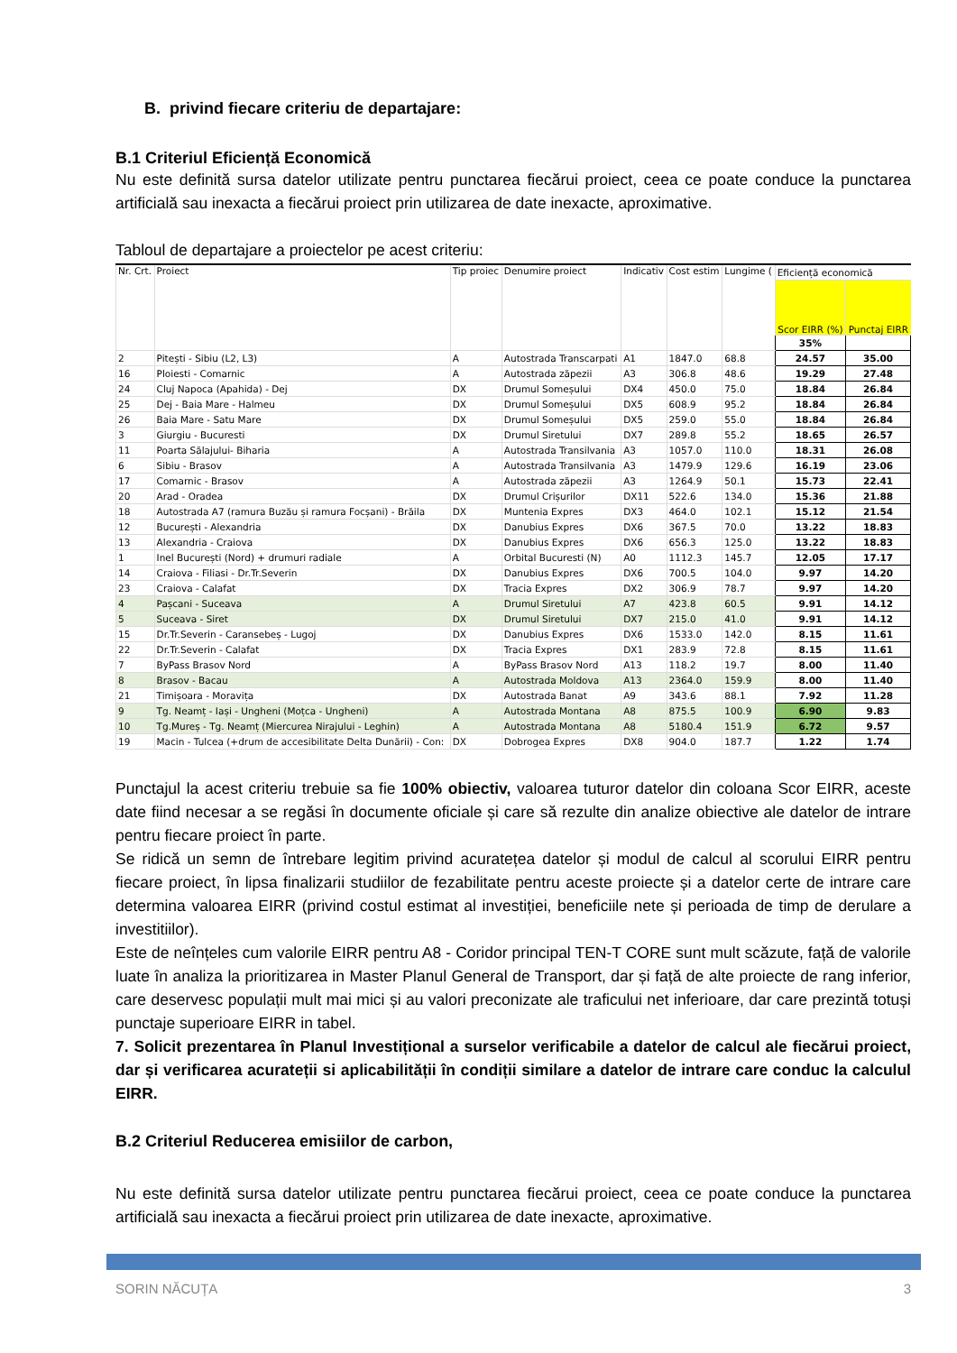B. privind fiecare criteriu de departajare:
B.1 Criteriul Eficiență Economică
Nu este definită sursa datelor utilizate pentru punctarea fiecărui proiect, ceea ce poate conduce la punctarea artificială sau inexacta a fiecărui proiect prin utilizarea de date inexacte, aproximative.
Tabloul de departajare a proiectelor pe acest criteriu:
| Nr. Crt. | Proiect | Tip proiec | Denumire proiect | Indicativ | Cost estim | Lungime ( | Eficiență economică | |
| --- | --- | --- | --- | --- | --- | --- | --- | --- |
| | | | | | | | Scor EIRR (%) | Punctaj EIRR |
| | | | | | | | 35% | |
| 2 | Pitești - Sibiu (L2, L3) | A | Autostrada Transcarpati | A1 | 1847.0 | 68.8 | 24.57 | 35.00 |
| 16 | Ploiesti - Comarnic | A | Autostrada zăpezii | A3 | 306.8 | 48.6 | 19.29 | 27.48 |
| 24 | Cluj Napoca (Apahida) - Dej | DX | Drumul Someșului | DX4 | 450.0 | 75.0 | 18.84 | 26.84 |
| 25 | Dej - Baia Mare - Halmeu | DX | Drumul Someșului | DX5 | 608.9 | 95.2 | 18.84 | 26.84 |
| 26 | Baia Mare - Satu Mare | DX | Drumul Someșului | DX5 | 259.0 | 55.0 | 18.84 | 26.84 |
| 3 | Giurgiu - Bucuresti | DX | Drumul Siretului | DX7 | 289.8 | 55.2 | 18.65 | 26.57 |
| 11 | Poarta Sălajului- Biharia | A | Autostrada Transilvania | A3 | 1057.0 | 110.0 | 18.31 | 26.08 |
| 6 | Sibiu - Brasov | A | Autostrada Transilvania | A3 | 1479.9 | 129.6 | 16.19 | 23.06 |
| 17 | Comarnic - Brasov | A | Autostrada zăpezii | A3 | 1264.9 | 50.1 | 15.73 | 22.41 |
| 20 | Arad - Oradea | DX | Drumul Crișurilor | DX11 | 522.6 | 134.0 | 15.36 | 21.88 |
| 18 | Autostrada A7 (ramura Buzău și ramura Focșani) - Brăila | DX | Muntenia Expres | DX3 | 464.0 | 102.1 | 15.12 | 21.54 |
| 12 | București - Alexandria | DX | Danubius Expres | DX6 | 367.5 | 70.0 | 13.22 | 18.83 |
| 13 | Alexandria - Craiova | DX | Danubius Expres | DX6 | 656.3 | 125.0 | 13.22 | 18.83 |
| 1 | Inel București (Nord) + drumuri radiale | A | Orbital Bucuresti (N) | A0 | 1112.3 | 145.7 | 12.05 | 17.17 |
| 14 | Craiova - Filiasi - Dr.Tr.Severin | DX | Danubius Expres | DX6 | 700.5 | 104.0 | 9.97 | 14.20 |
| 23 | Craiova - Calafat | DX | Tracia Expres | DX2 | 306.9 | 78.7 | 9.97 | 14.20 |
| 4 | Pașcani - Suceava | A | Drumul Siretului | A7 | 423.8 | 60.5 | 9.91 | 14.12 |
| 5 | Suceava - Siret | DX | Drumul Siretului | DX7 | 215.0 | 41.0 | 9.91 | 14.12 |
| 15 | Dr.Tr.Severin - Caransebeș - Lugoj | DX | Danubius Expres | DX6 | 1533.0 | 142.0 | 8.15 | 11.61 |
| 22 | Dr.Tr.Severin - Calafat | DX | Tracia Expres | DX1 | 283.9 | 72.8 | 8.15 | 11.61 |
| 7 | ByPass Brasov Nord | A | ByPass Brasov Nord | A13 | 118.2 | 19.7 | 8.00 | 11.40 |
| 8 | Brasov - Bacau | A | Autostrada Moldova | A13 | 2364.0 | 159.9 | 8.00 | 11.40 |
| 21 | Timișoara - Moravița | DX | Autostrada Banat | A9 | 343.6 | 88.1 | 7.92 | 11.28 |
| 9 | Tg. Neamț - Iași - Ungheni (Moțca - Ungheni) | A | Autostrada Montana | A8 | 875.5 | 100.9 | 6.90 | 9.83 |
| 10 | Tg.Mureș - Tg. Neamț (Miercurea Nirajului - Leghin) | A | Autostrada Montana | A8 | 5180.4 | 151.9 | 6.72 | 9.57 |
| 19 | Macin - Tulcea (+drum de accesibilitate Delta Dunării) - Con: | DX | Dobrogea Expres | DX8 | 904.0 | 187.7 | 1.22 | 1.74 |
Punctajul la acest criteriu trebuie sa fie 100% obiectiv, valoarea tuturor datelor din coloana Scor EIRR, aceste date fiind necesar a se regăsi în documente oficiale și care să rezulte din analize obiective ale datelor de intrare pentru fiecare proiect în parte.
Se ridică un semn de întrebare legitim privind acuratețea datelor și modul de calcul al scorului EIRR pentru fiecare proiect, în lipsa finalizarii studiilor de fezabilitate pentru aceste proiecte și a datelor certe de intrare care determina valoarea EIRR (privind costul estimat al investiției, beneficiile nete și perioada de timp de derulare a investitiilor).
Este de neînțeles cum valorile EIRR pentru A8 - Coridor principal TEN-T CORE sunt mult scăzute, față de valorile luate în analiza la prioritizarea in Master Planul General de Transport, dar și față de alte proiecte de rang inferior, care deservesc populații mult mai mici și au valori preconizate ale traficului net inferioare, dar care prezintă totuși punctaje superioare EIRR in tabel.
7. Solicit prezentarea în Planul Investițional a surselor verificabile a datelor de calcul ale fiecărui proiect, dar și verificarea acurateții si aplicabilității în condiții similare a datelor de intrare care conduc la calculul EIRR.
B.2 Criteriul Reducerea emisiilor de carbon,
Nu este definită sursa datelor utilizate pentru punctarea fiecărui proiect, ceea ce poate conduce la punctarea artificială sau inexacta a fiecărui proiect prin utilizarea de date inexacte, aproximative.
SORIN NĂCUȚA 3